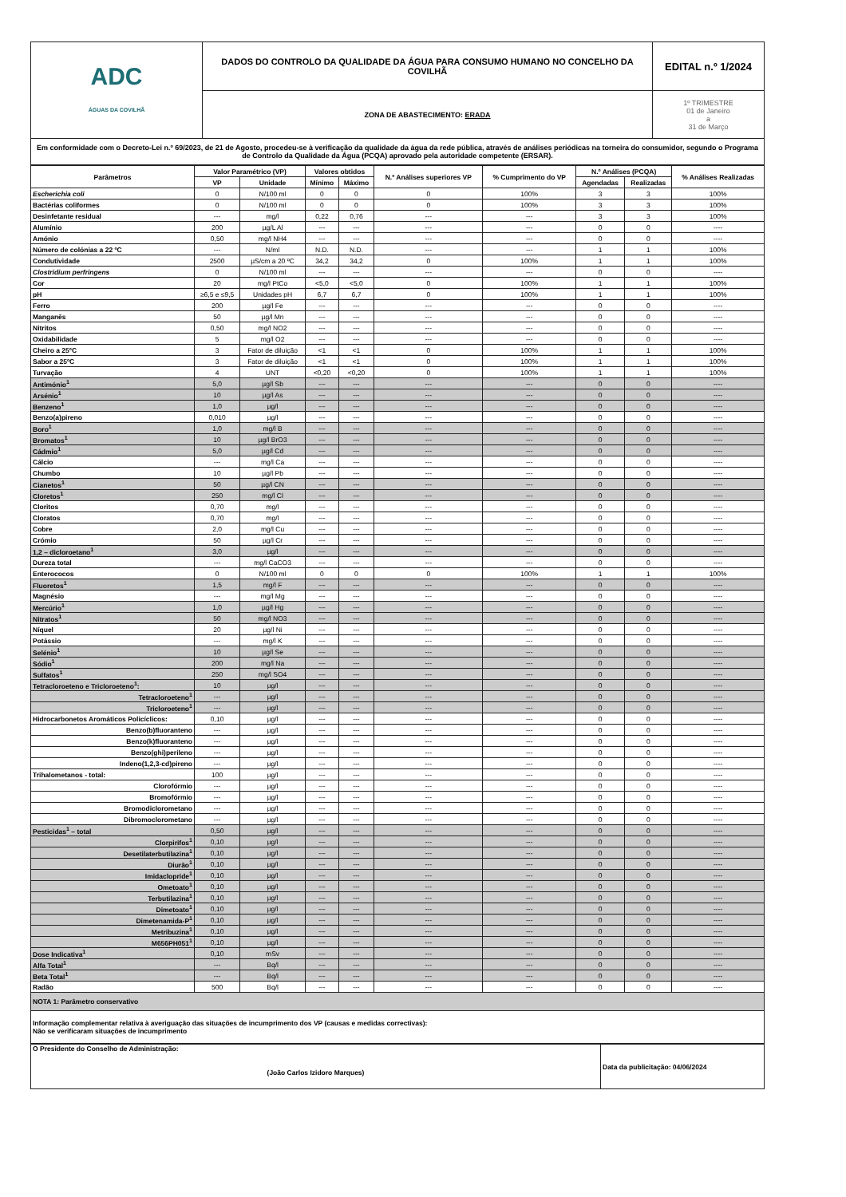| ADC ÁGUAS DA COVILHÃ | DADOS DO CONTROLO DA QUALIDADE DA ÁGUA PARA CONSUMO HUMANO NO CONCELHO DA COVILHÃ | EDITAL n.º 1/2024 |
| | ZONA DE ABASTECIMENTO: ERADA | 1º TRIMESTRE 01 de Janeiro a 31 de Março |
| Em conformidade com o Decreto-Lei n.º 69/2023, de 21 de Agosto, procedeu-se à verificação da qualidade da água da rede pública, através de análises periódicas na torneira do consumidor, segundo o Programa de Controlo da Qualidade da Água (PCQA) aprovado pela autoridade competente (ERSAR). | | |
| Parâmetros | Valor Paramétrico (VP) | | Valores obtidos | | N.º Análises superiores VP | % Cumprimento do VP | N.º Análises (PCQA) | | % Análises Realizadas |
| --- | --- | --- | --- | --- | --- | --- | --- | --- | --- |
| | VP | Unidade | Mínimo | Máximo | | | Agendadas | Realizadas | |
| Escherichia coli | 0 | N/100 ml | 0 | 0 | 0 | 100% | 3 | 3 | 100% |
| Bactérias coliformes | 0 | N/100 ml | 0 | 0 | 0 | 100% | 3 | 3 | 100% |
| Desinfetante residual | --- | mg/l | 0,22 | 0,76 | --- | --- | 3 | 3 | 100% |
| Alumínio | 200 | µg/L Al | --- | --- | --- | --- | 0 | 0 | ---- |
| Amónio | 0,50 | mg/l NH4 | --- | --- | --- | --- | 0 | 0 | ---- |
| Número de colónias a 22 ºC | --- | N/ml | N.D. | N.D. | --- | --- | 1 | 1 | 100% |
| Condutividade | 2500 | µS/cm a 20 ºC | 34,2 | 34,2 | 0 | 100% | 1 | 1 | 100% |
| Clostridium perfringens | 0 | N/100 ml | --- | --- | --- | --- | 0 | 0 | ---- |
| Cor | 20 | mg/l PtCo | <5,0 | <5,0 | 0 | 100% | 1 | 1 | 100% |
| pH | ≥6,5 e ≤9,5 | Unidades pH | 6,7 | 6,7 | 0 | 100% | 1 | 1 | 100% |
| Ferro | 200 | µg/l Fe | --- | --- | --- | --- | 0 | 0 | ---- |
| Manganês | 50 | µg/l Mn | --- | --- | --- | --- | 0 | 0 | ---- |
| Nitritos | 0,50 | mg/l NO2 | --- | --- | --- | --- | 0 | 0 | ---- |
| Oxidabilidade | 5 | mg/l O2 | --- | --- | --- | --- | 0 | 0 | ---- |
| Cheiro a 25ºC | 3 | Fator de diluição | <1 | <1 | 0 | 100% | 1 | 1 | 100% |
| Sabor a 25ºC | 3 | Fator de diluição | <1 | <1 | 0 | 100% | 1 | 1 | 100% |
| Turvação | 4 | UNT | <0,20 | <0,20 | 0 | 100% | 1 | 1 | 100% |
| Antimónio<sup>1</sup> | 5,0 | µg/l Sb | --- | --- | --- | --- | 0 | 0 | ---- |
| Arsénio<sup>1</sup> | 10 | µg/l As | --- | --- | --- | --- | 0 | 0 | ---- |
| Benzeno<sup>1</sup> | 1,0 | µg/l | --- | --- | --- | --- | 0 | 0 | ---- |
| Benzo(a)pireno | 0,010 | µg/l | --- | --- | --- | --- | 0 | 0 | ---- |
| Boro<sup>1</sup> | 1,0 | mg/l B | --- | --- | --- | --- | 0 | 0 | ---- |
| Bromatos<sup>1</sup> | 10 | µg/l BrO3 | --- | --- | --- | --- | 0 | 0 | ---- |
| Cádmio<sup>1</sup> | 5,0 | µg/l Cd | --- | --- | --- | --- | 0 | 0 | ---- |
| Cálcio | --- | mg/l Ca | --- | --- | --- | --- | 0 | 0 | ---- |
| Chumbo | 10 | µg/l Pb | --- | --- | --- | --- | 0 | 0 | ---- |
| Cianetos<sup>1</sup> | 50 | µg/l CN | --- | --- | --- | --- | 0 | 0 | ---- |
| Cloretos<sup>1</sup> | 250 | mg/l Cl | --- | --- | --- | --- | 0 | 0 | ---- |
| Cloritos | 0,70 | mg/l | --- | --- | --- | --- | 0 | 0 | ---- |
| Cloratos | 0,70 | mg/l | --- | --- | --- | --- | 0 | 0 | ---- |
| Cobre | 2,0 | mg/l Cu | --- | --- | --- | --- | 0 | 0 | ---- |
| Crómio | 50 | µg/l Cr | --- | --- | --- | --- | 0 | 0 | ---- |
| 1,2 – dicloroetano<sup>1</sup> | 3,0 | µg/l | --- | --- | --- | --- | 0 | 0 | ---- |
| Dureza total | --- | mg/l CaCO3 | --- | --- | --- | --- | 0 | 0 | ---- |
| Enterococos | 0 | N/100 ml | 0 | 0 | 0 | 100% | 1 | 1 | 100% |
| Fluoretos<sup>1</sup> | 1,5 | mg/l F | --- | --- | --- | --- | 0 | 0 | ---- |
| Magnésio | --- | mg/l Mg | --- | --- | --- | --- | 0 | 0 | ---- |
| Mercúrio<sup>1</sup> | 1,0 | µg/l Hg | --- | --- | --- | --- | 0 | 0 | ---- |
| Nitratos<sup>1</sup> | 50 | mg/l NO3 | --- | --- | --- | --- | 0 | 0 | ---- |
| Níquel | 20 | µg/l Ni | --- | --- | --- | --- | 0 | 0 | ---- |
| Potássio | --- | mg/l K | --- | --- | --- | --- | 0 | 0 | ---- |
| Selénio<sup>1</sup> | 10 | µg/l Se | --- | --- | --- | --- | 0 | 0 | ---- |
| Sódio<sup>1</sup> | 200 | mg/l Na | --- | --- | --- | --- | 0 | 0 | ---- |
| Sulfatos<sup>1</sup> | 250 | mg/l SO4 | --- | --- | --- | --- | 0 | 0 | ---- |
| Tetracloroeteno e Tricloroeteno<sup>1</sup>: | 10 | µg/l | --- | --- | --- | --- | 0 | 0 | ---- |
| Tetracloroeteno<sup>1</sup> | --- | µg/l | --- | --- | --- | --- | 0 | 0 | ---- |
| Tricloroeteno<sup>1</sup> | --- | µg/l | --- | --- | --- | --- | 0 | 0 | ---- |
| Hidrocarbonetos Aromáticos Policíclicos: | 0,10 | µg/l | --- | --- | --- | --- | 0 | 0 | ---- |
| Benzo(b)fluoranteno | --- | µg/l | --- | --- | --- | --- | 0 | 0 | ---- |
| Benzo(k)fluoranteno | --- | µg/l | --- | --- | --- | --- | 0 | 0 | ---- |
| Benzo(ghi)perileno | --- | µg/l | --- | --- | --- | --- | 0 | 0 | ---- |
| Indeno(1,2,3-cd)pireno | --- | µg/l | --- | --- | --- | --- | 0 | 0 | ---- |
| Trihalometanos - total: | 100 | µg/l | --- | --- | --- | --- | 0 | 0 | ---- |
| Clorofórmio | --- | µg/l | --- | --- | --- | --- | 0 | 0 | ---- |
| Bromofórmio | --- | µg/l | --- | --- | --- | --- | 0 | 0 | ---- |
| Bromodiclorometano | --- | µg/l | --- | --- | --- | --- | 0 | 0 | ---- |
| Dibromoclorometano | --- | µg/l | --- | --- | --- | --- | 0 | 0 | ---- |
| Pesticidas<sup>1</sup> – total | 0,50 | µg/l | --- | --- | --- | --- | 0 | 0 | ---- |
| Clorpirifos<sup>1</sup> | 0,10 | µg/l | --- | --- | --- | --- | 0 | 0 | ---- |
| Desetilaterbutilazina<sup>1</sup> | 0,10 | µg/l | --- | --- | --- | --- | 0 | 0 | ---- |
| Diurão<sup>1</sup> | 0,10 | µg/l | --- | --- | --- | --- | 0 | 0 | ---- |
| Imidaclopride<sup>1</sup> | 0,10 | µg/l | --- | --- | --- | --- | 0 | 0 | ---- |
| Ometoato<sup>1</sup> | 0,10 | µg/l | --- | --- | --- | --- | 0 | 0 | ---- |
| Terbutilazina<sup>1</sup> | 0,10 | µg/l | --- | --- | --- | --- | 0 | 0 | ---- |
| Dimetoato<sup>1</sup> | 0,10 | µg/l | --- | --- | --- | --- | 0 | 0 | ---- |
| Dimetenamida-P<sup>1</sup> | 0,10 | µg/l | --- | --- | --- | --- | 0 | 0 | ---- |
| Metribuzina<sup>1</sup> | 0,10 | µg/l | --- | --- | --- | --- | 0 | 0 | ---- |
| M656PH051<sup>1</sup> | 0,10 | µg/l | --- | --- | --- | --- | 0 | 0 | ---- |
| Dose Indicativa<sup>1</sup> | 0,10 | mSv | --- | --- | --- | --- | 0 | 0 | ---- |
| Alfa Total<sup>1</sup> | --- | Bq/l | --- | --- | --- | --- | 0 | 0 | ---- |
| Beta Total<sup>1</sup> | --- | Bq/l | --- | --- | --- | --- | 0 | 0 | ---- |
| Radão | 500 | Bq/l | --- | --- | --- | --- | 0 | 0 | ---- |
| NOTA 1: Parâmetro conservativo | | | | | | | | | |
| Informação complementar relativa à averiguação das situações de incumprimento dos VP (causas e medidas correctivas): Não se verificaram situações de incumprimento | | | | | | | | | |
| O Presidente do Conselho de Administração: (João Carlos Izidoro Marques) | Data da publicitação: 04/06/2024 |